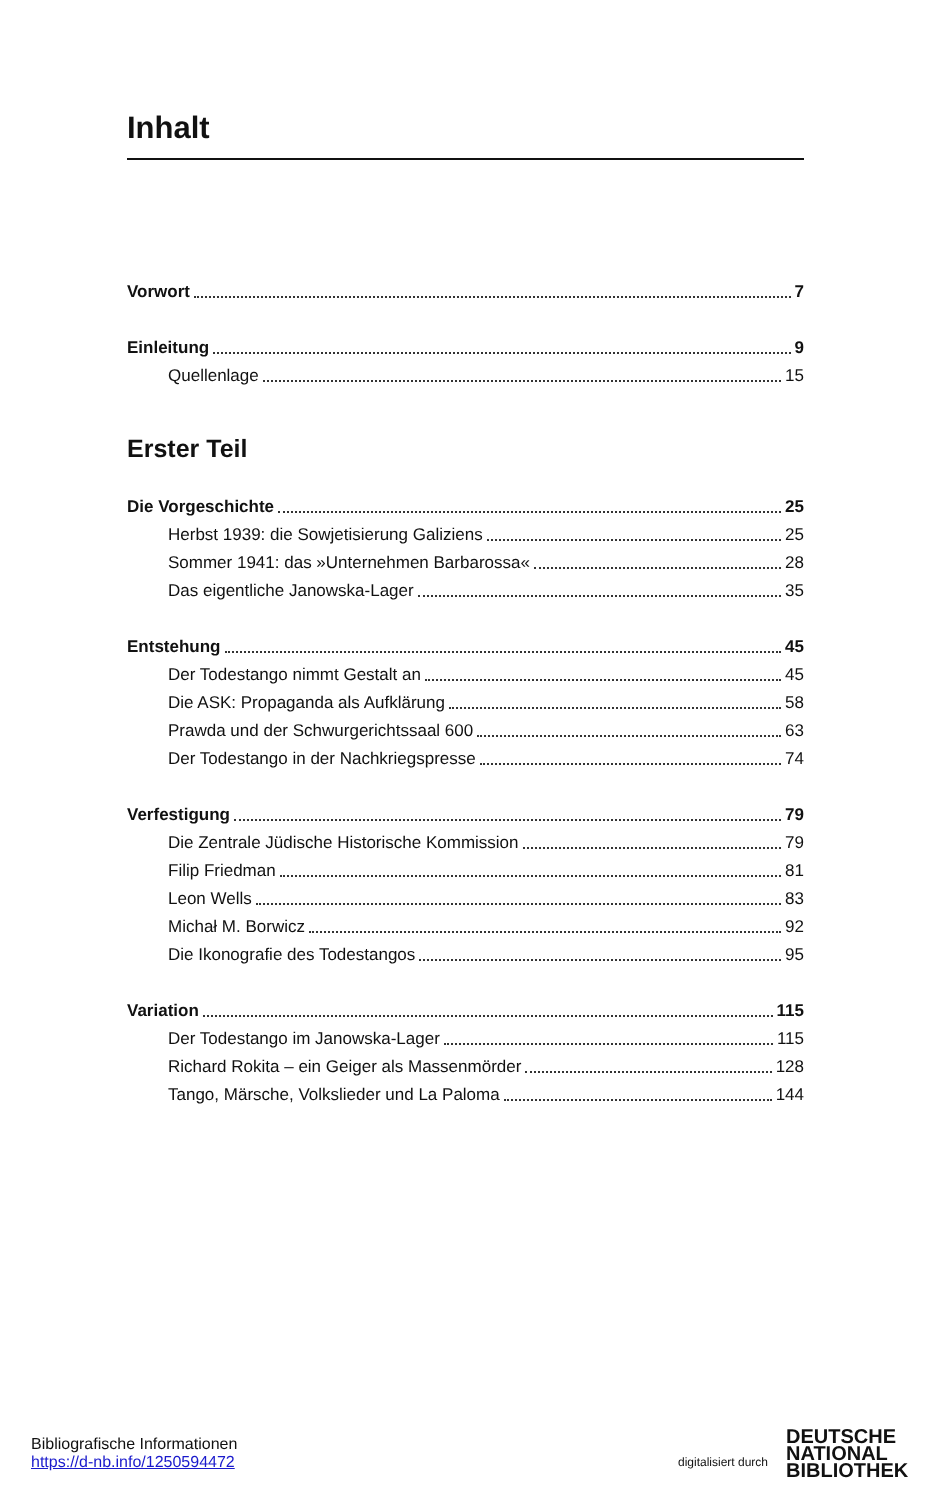Inhalt
Vorwort 7
Einleitung 9
Quellenlage 15
Erster Teil
Die Vorgeschichte 25
Herbst 1939: die Sowjetisierung Galiziens 25
Sommer 1941: das »Unternehmen Barbarossa« 28
Das eigentliche Janowska-Lager 35
Entstehung 45
Der Todestango nimmt Gestalt an 45
Die ASK: Propaganda als Aufklärung 58
Prawda und der Schwurgerichtssaal 600 63
Der Todestango in der Nachkriegspresse 74
Verfestigung 79
Die Zentrale Jüdische Historische Kommission 79
Filip Friedman 81
Leon Wells 83
Michał M. Borwicz 92
Die Ikonografie des Todestangos 95
Variation 115
Der Todestango im Janowska-Lager 115
Richard Rokita – ein Geiger als Massenmörder 128
Tango, Märsche, Volkslieder und La Paloma 144
Bibliografische Informationen
https://d-nb.info/1250594472
digitalisiert durch
DEUTSCHE
NATIONAL
BIBLIOTHEK